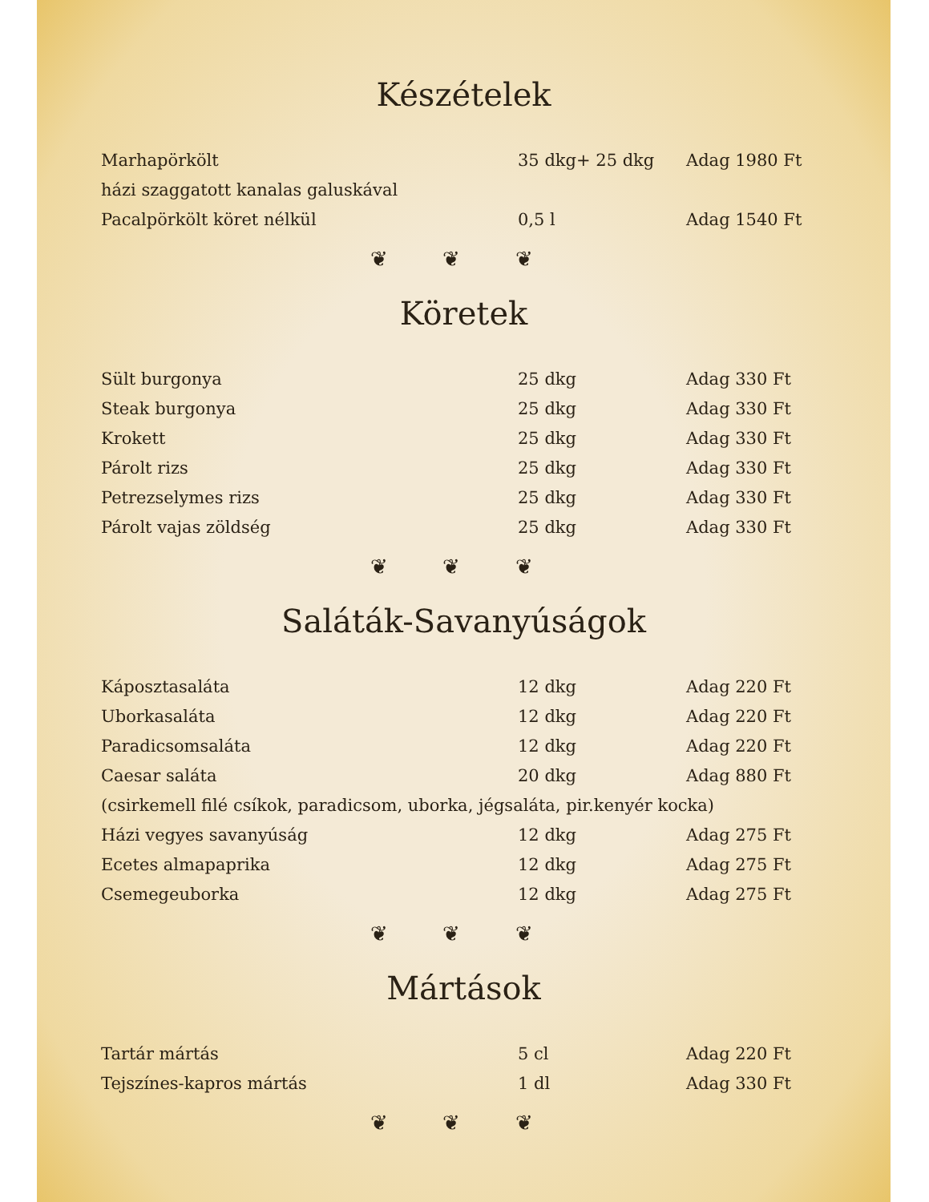Készételek
| Marhapörkölt | 35 dkg+ 25 dkg | Adag 1980 Ft |
| házi szaggatott kanalas galuskával | | |
| Pacalpörkölt köret nélkül | 0,5 l | Adag 1540 Ft |
❦ ❦ ❦
Köretek
| Sült burgonya | 25 dkg | Adag 330 Ft |
| Steak burgonya | 25 dkg | Adag 330 Ft |
| Krokett | 25 dkg | Adag 330 Ft |
| Párolt rizs | 25 dkg | Adag 330 Ft |
| Petrezselymes rizs | 25 dkg | Adag 330 Ft |
| Párolt vajas zöldség | 25 dkg | Adag 330 Ft |
❦ ❦ ❦
Saláták-Savanyúságok
| Káposztasaláta | 12 dkg | Adag 220 Ft |
| Uborkasaláta | 12 dkg | Adag 220 Ft |
| Paradicsomsaláta | 12 dkg | Adag 220 Ft |
| Caesar saláta | 20 dkg | Adag 880 Ft |
| (csirkemell filé csíkok, paradicsom, uborka, jégsaláta, pir.kenyér kocka) | | |
| Házi vegyes savanyúság | 12 dkg | Adag 275 Ft |
| Ecetes almapaprika | 12 dkg | Adag 275 Ft |
| Csemegeuborka | 12 dkg | Adag 275 Ft |
❦ ❦ ❦
Mártások
| Tartár mártás | 5 cl | Adag 220 Ft |
| Tejszínes-kapros mártás | 1 dl | Adag 330 Ft |
❦ ❦ ❦